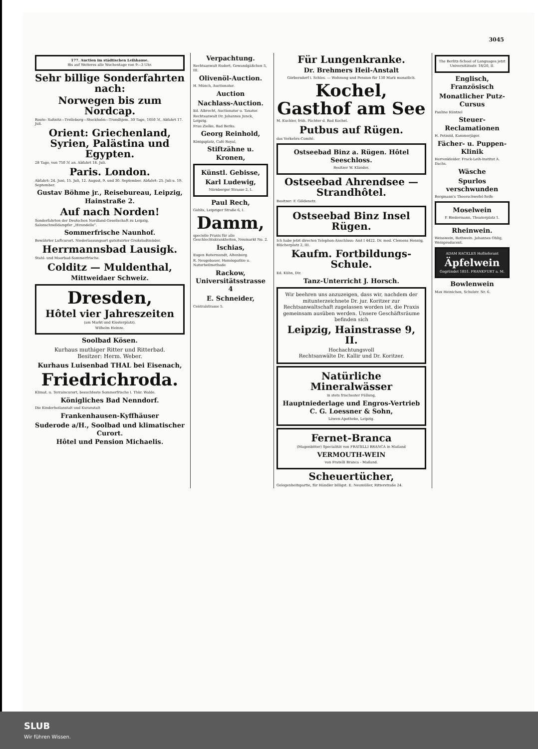3045
177. Auction im städtischen Leihhause.
Bis auf Weiteres alle Wochentage von 9—3 Uhr.
Sehr billige Sonderfahrten nach:
Norwegen bis zum Nordcap.
Route: Saßnitz—Trelleborg—Stockholm—Trondhjem. 30 Tage, 1050 ℳ, Abfahrt 17. Juli.
Orient: Griechenland, Syrien, Palästina und Egypten.
28 Tage, von 750 ℳ an. Abfahrt 18. Juli.
Paris. London.
Abfahrt: 24. Juni, 15. Juli, 12. August, 9. und 30. September. Abfahrt: 25. Juli u. 19. September.
Gustav Böhme jr., Reisebureau, Leipzig, Hainstraße 2.
Auf nach Norden!
Sonderfahrten der Deutschen Nordland-Gesellschaft zu Leipzig. Salonschnelldampfer „Hirondelle“.
Sommerfrische Naunhof.
Bewährter Luftcurort. Niederlassungsort gutsituirter Großstadtmüder.
Herrmannsbad Lausigk.
Stahl- und Moorbad-Sommerfrische.
Colditz — Muldenthal,
Mittweidaer Schweiz.
Dresden,
Hôtel vier Jahreszeiten
(am Markt und Klosterplatz).
Wilhelm Heinze.
Soolbad Kösen.
Kurhaus muthiger Ritter und Ritterbad.
Besitzer: Herm. Weber.
Kurhaus Luisenbad THAL bei Eisenach,
Friedrichroda.
Klimat. u. Terraincurort, besuchteste Sommerfrische i. Thür. Walde.
Königliches Bad Nenndorf.
Die Kinderheilanstalt und Kuranstalt
Frankenhausen-Kyffhäuser
Suderode a/H., Soolbad und klimatischer Curort.
Hôtel und Pension Michaelis.
Verpachtung.
Rechtsanwalt Rudert, Gewandgäßchen 5, III.
Olivenöl-Auction.
H. Münch, Auctionator.
Auction
Nachlass-Auction.
Ed. Albrecht, Auctionator u. Taxator.
Rechtsanwalt Dr. Johannes Junck, Leipzig.
Frau Zielke, Bad Berka.
Georg Reinhold,
Königsplatz, Café Royal,
Stiftzähne u. Kronen,
Künstl. Gebisse,
Karl Ludewig,
Nürnberger Strasse 2, I.
Paul Rech,
Gohlis, Leipziger Straße 6, I.
Damm,
specielle Praxis für alle Geschlechtskrankheiten, Neumarkt No. 2.
Ischias,
Eugen Rotermundt, Altenburg.
R. Neugebauer, Homöopathie u. Naturheilmethode
Rackow, Universitätsstrasse 4
E. Schneider,
Centralstrasse 5.
Für Lungenkranke.
Dr. Brehmers Heil-Anstalt
Görbersdorf i. Schles. — Wohnung und Pension für 130 Mark monatlich.
Kochel, Gasthof am See
M. Kuchler, früh. Pächter d. Bad Kochel.
Putbus auf Rügen.
das Verkehrs-Comité.
Ostseebad Binz a. Rügen. Hôtel Seeschloss.
Besitzer W. Kländer.
Ostseebad Ahrendsee — Strandhôtel.
Besitzer: F. Göldenetz.
Ostseebad Binz Insel Rügen.
Ich habe jetzt directen Telephon-Anschluss: Amt I 4422. Dr. med. Clemens Hennig, Blücherplatz 2, III.
Kaufm. Fortbildungs-Schule.
Ed. Kühn, Dir.
Tanz-Unterricht J. Horsch.
Wir beehren uns anzuzeigen, dass wir, nachdem der mitunterzeichnete Dr. jur. Koritzer zur Rechtsanwaltschaft zugelassen worden ist, die Praxis gemeinsam ausüben werden. Unsere Geschäftsräume befinden sich
Leipzig, Hainstrasse 9, II.
Hochachtungsvoll
Rechtsanwälte Dr. Kallir und Dr. Koritzer.
Natürliche Mineralwässer
in stets frischester Füllung,
Hauptniederlage und Engros-Vertrieb
C. G. Loessner & Sohn,
Löwen-Apotheke, Leipzig.
Fernet-Branca
(Magenbitter) Specialität von FRATELLI BRANCA in Mailand
VERMOUTH-WEIN
von Fratelli Branca - Mailand.
Scheuertücher,
Gelegenheitspartie, für Händler billigst. E. Neumüller, Ritterstraße 24.
The Berlitz-School of Languages jetzt Universitätsstr. 18/20, II.
Englisch, Französisch
Monatlicher Putz-Cursus
Pauline Küntzel
Steuer-Reclamationen
H. Petzold, Kammerjäger.
Fächer- u. Puppen-Klinik
Herrenkleider. Frack-Leih-Institut A. Dachs.
Wäsche
Spurlos verschwunden
Bergmann's Theerschwefel-Seife
Moselwein
P. Biedermann, Theaterplatz 1.
Rheinwein.
Weisswein, Rothwein. Johannes Ohlig, Weinproducent.
ADAM RACKLES Hoflieferant
Äpfelwein
Gegründet 1851. FRANKFURT a. M.
Bowlenwein
Max Heinichen, Schulstr. Nr. 6.
SLUB
Wir führen Wissen.